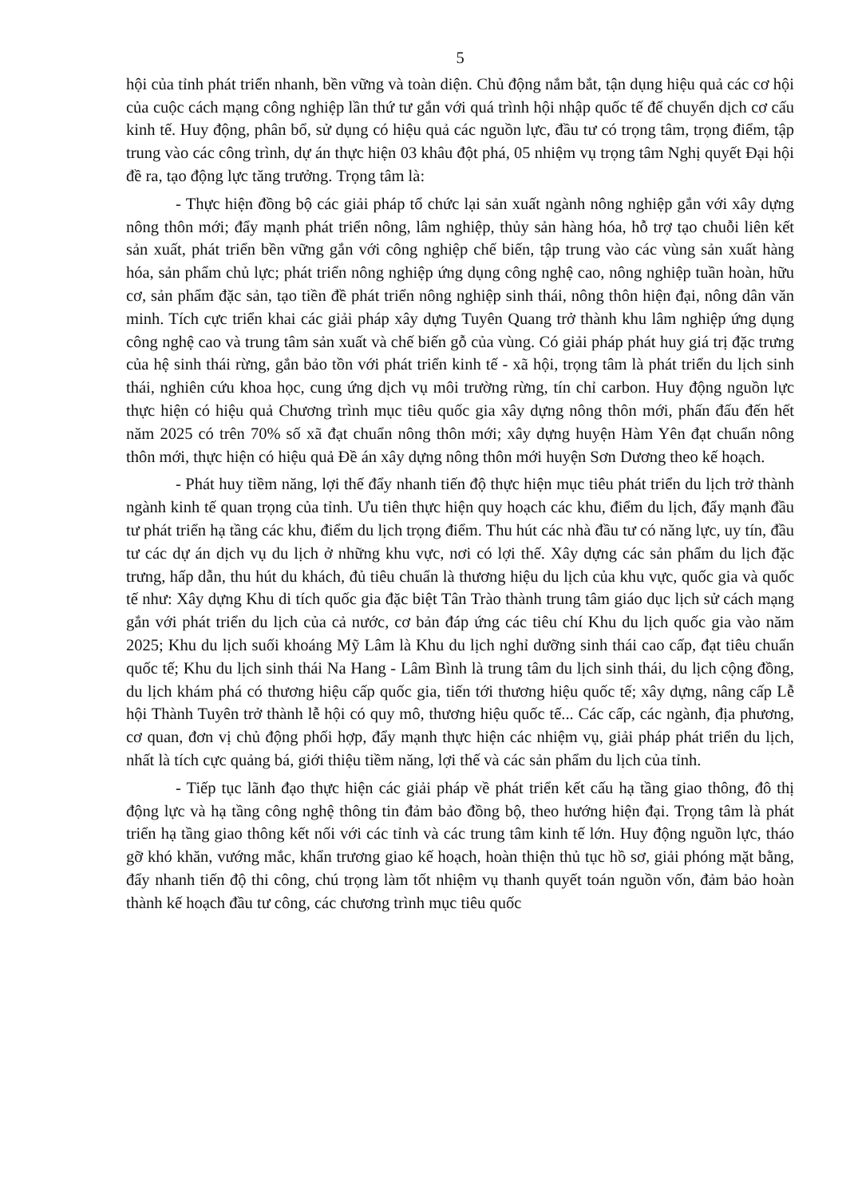5
hội của tỉnh phát triển nhanh, bền vững và toàn diện. Chủ động nắm bắt, tận dụng hiệu quả các cơ hội của cuộc cách mạng công nghiệp lần thứ tư gắn với quá trình hội nhập quốc tế để chuyển dịch cơ cấu kinh tế. Huy động, phân bổ, sử dụng có hiệu quả các nguồn lực, đầu tư có trọng tâm, trọng điểm, tập trung vào các công trình, dự án thực hiện 03 khâu đột phá, 05 nhiệm vụ trọng tâm Nghị quyết Đại hội đề ra, tạo động lực tăng trưởng. Trọng tâm là:
- Thực hiện đồng bộ các giải pháp tổ chức lại sản xuất ngành nông nghiệp gắn với xây dựng nông thôn mới; đẩy mạnh phát triển nông, lâm nghiệp, thủy sản hàng hóa, hỗ trợ tạo chuỗi liên kết sản xuất, phát triển bền vững gắn với công nghiệp chế biến, tập trung vào các vùng sản xuất hàng hóa, sản phẩm chủ lực; phát triển nông nghiệp ứng dụng công nghệ cao, nông nghiệp tuần hoàn, hữu cơ, sản phẩm đặc sản, tạo tiền đề phát triển nông nghiệp sinh thái, nông thôn hiện đại, nông dân văn minh. Tích cực triển khai các giải pháp xây dựng Tuyên Quang trở thành khu lâm nghiệp ứng dụng công nghệ cao và trung tâm sản xuất và chế biến gỗ của vùng. Có giải pháp phát huy giá trị đặc trưng của hệ sinh thái rừng, gắn bảo tồn với phát triển kinh tế - xã hội, trọng tâm là phát triển du lịch sinh thái, nghiên cứu khoa học, cung ứng dịch vụ môi trường rừng, tín chỉ carbon. Huy động nguồn lực thực hiện có hiệu quả Chương trình mục tiêu quốc gia xây dựng nông thôn mới, phấn đấu đến hết năm 2025 có trên 70% số xã đạt chuẩn nông thôn mới; xây dựng huyện Hàm Yên đạt chuẩn nông thôn mới, thực hiện có hiệu quả Đề án xây dựng nông thôn mới huyện Sơn Dương theo kế hoạch.
- Phát huy tiềm năng, lợi thế đẩy nhanh tiến độ thực hiện mục tiêu phát triển du lịch trở thành ngành kinh tế quan trọng của tỉnh. Ưu tiên thực hiện quy hoạch các khu, điểm du lịch, đẩy mạnh đầu tư phát triển hạ tầng các khu, điểm du lịch trọng điểm. Thu hút các nhà đầu tư có năng lực, uy tín, đầu tư các dự án dịch vụ du lịch ở những khu vực, nơi có lợi thế. Xây dựng các sản phẩm du lịch đặc trưng, hấp dẫn, thu hút du khách, đủ tiêu chuẩn là thương hiệu du lịch của khu vực, quốc gia và quốc tế như: Xây dựng Khu di tích quốc gia đặc biệt Tân Trào thành trung tâm giáo dục lịch sử cách mạng gắn với phát triển du lịch của cả nước, cơ bản đáp ứng các tiêu chí Khu du lịch quốc gia vào năm 2025; Khu du lịch suối khoáng Mỹ Lâm là Khu du lịch nghỉ dưỡng sinh thái cao cấp, đạt tiêu chuẩn quốc tế; Khu du lịch sinh thái Na Hang - Lâm Bình là trung tâm du lịch sinh thái, du lịch cộng đồng, du lịch khám phá có thương hiệu cấp quốc gia, tiến tới thương hiệu quốc tế; xây dựng, nâng cấp Lễ hội Thành Tuyên trở thành lễ hội có quy mô, thương hiệu quốc tế... Các cấp, các ngành, địa phương, cơ quan, đơn vị chủ động phối hợp, đẩy mạnh thực hiện các nhiệm vụ, giải pháp phát triển du lịch, nhất là tích cực quảng bá, giới thiệu tiềm năng, lợi thế và các sản phẩm du lịch của tỉnh.
- Tiếp tục lãnh đạo thực hiện các giải pháp về phát triển kết cấu hạ tầng giao thông, đô thị động lực và hạ tầng công nghệ thông tin đảm bảo đồng bộ, theo hướng hiện đại. Trọng tâm là phát triển hạ tầng giao thông kết nối với các tỉnh và các trung tâm kinh tế lớn. Huy động nguồn lực, tháo gỡ khó khăn, vướng mắc, khẩn trương giao kế hoạch, hoàn thiện thủ tục hồ sơ, giải phóng mặt bằng, đẩy nhanh tiến độ thi công, chú trọng làm tốt nhiệm vụ thanh quyết toán nguồn vốn, đảm bảo hoàn thành kế hoạch đầu tư công, các chương trình mục tiêu quốc